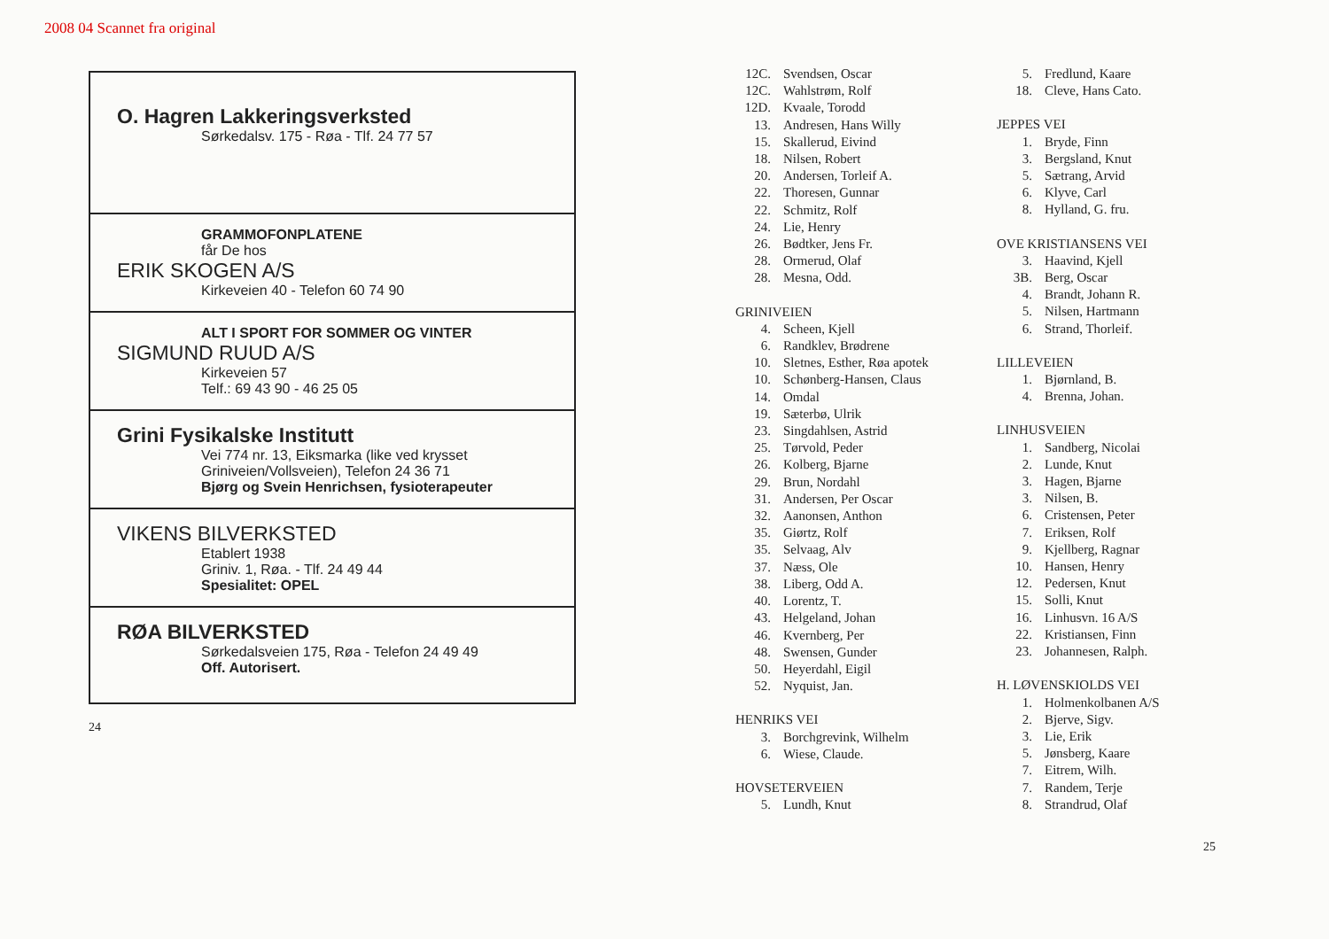2008 04 Scannet fra original
O. Hagren Lakkeringsverksted
Sørkedalsv. 175 - Røa - Tlf. 24 77 57
GRAMMOFONPLATENE
får De hos
ERIK SKOGEN A/S
Kirkeveien 40 - Telefon 60 74 90
ALT I SPORT FOR SOMMER OG VINTER
SIGMUND RUUD A/S
Kirkeveien 57
Telf.: 69 43 90 - 46 25 05
Grini Fysikalske Institutt
Vei 774 nr. 13, Eiksmarka (like ved krysset Griniveien/Vollsveien), Telefon 24 36 71
Bjørg og Svein Henrichsen, fysioterapeuter
VIKENS BILVERKSTED
Etablert 1938
Griniv. 1, Røa. - Tlf. 24 49 44
Spesialitet: OPEL
RØA BILVERKSTED
Sørkedalsveien 175, Røa - Telefon 24 49 49
Off. Autorisert.
24
12C. Svendsen, Oscar
12C. Wahlstrøm, Rolf
12D. Kvaale, Torodd
13. Andresen, Hans Willy
15. Skallerud, Eivind
18. Nilsen, Robert
20. Andersen, Torleif A.
22. Thoresen, Gunnar
22. Schmitz, Rolf
24. Lie, Henry
26. Bødtker, Jens Fr.
28. Ormerud, Olaf
28. Mesna, Odd.
GRINIVEIEN
4. Scheen, Kjell
6. Randklev, Brødrene
10. Sletnes, Esther, Røa apotek
10. Schønberg-Hansen, Claus
14. Omdal
19. Sæterbø, Ulrik
23. Singdahlsen, Astrid
25. Tørvold, Peder
26. Kolberg, Bjarne
29. Brun, Nordahl
31. Andersen, Per Oscar
32. Aanonsen, Anthon
35. Giørtz, Rolf
35. Selvaag, Alv
37. Næss, Ole
38. Liberg, Odd A.
40. Lorentz, T.
43. Helgeland, Johan
46. Kvernberg, Per
48. Swensen, Gunder
50. Heyerdahl, Eigil
52. Nyquist, Jan.
HENRIKS VEI
3. Borchgrevink, Wilhelm
6. Wiese, Claude.
HOVSETERVEIEN
5. Lundh, Knut
5. Fredlund, Kaare
18. Cleve, Hans Cato.
JEPPES VEI
1. Bryde, Finn
3. Bergsland, Knut
5. Sætrang, Arvid
6. Klyve, Carl
8. Hylland, G. fru.
OVE KRISTIANSENS VEI
3. Haavind, Kjell
3B. Berg, Oscar
4. Brandt, Johann R.
5. Nilsen, Hartmann
6. Strand, Thorleif.
LILLEVEIEN
1. Bjørnland, B.
4. Brenna, Johan.
LINHUSVEIEN
1. Sandberg, Nicolai
2. Lunde, Knut
3. Hagen, Bjarne
3. Nilsen, B.
6. Cristensen, Peter
7. Eriksen, Rolf
9. Kjellberg, Ragnar
10. Hansen, Henry
12. Pedersen, Knut
15. Solli, Knut
16. Linhusvn. 16 A/S
22. Kristiansen, Finn
23. Johannesen, Ralph.
H. LØVENSKIOLDS VEI
1. Holmenkolbanen A/S
2. Bjerve, Sigv.
3. Lie, Erik
5. Jønsberg, Kaare
7. Eitrem, Wilh.
7. Randem, Terje
8. Strandrud, Olaf
25